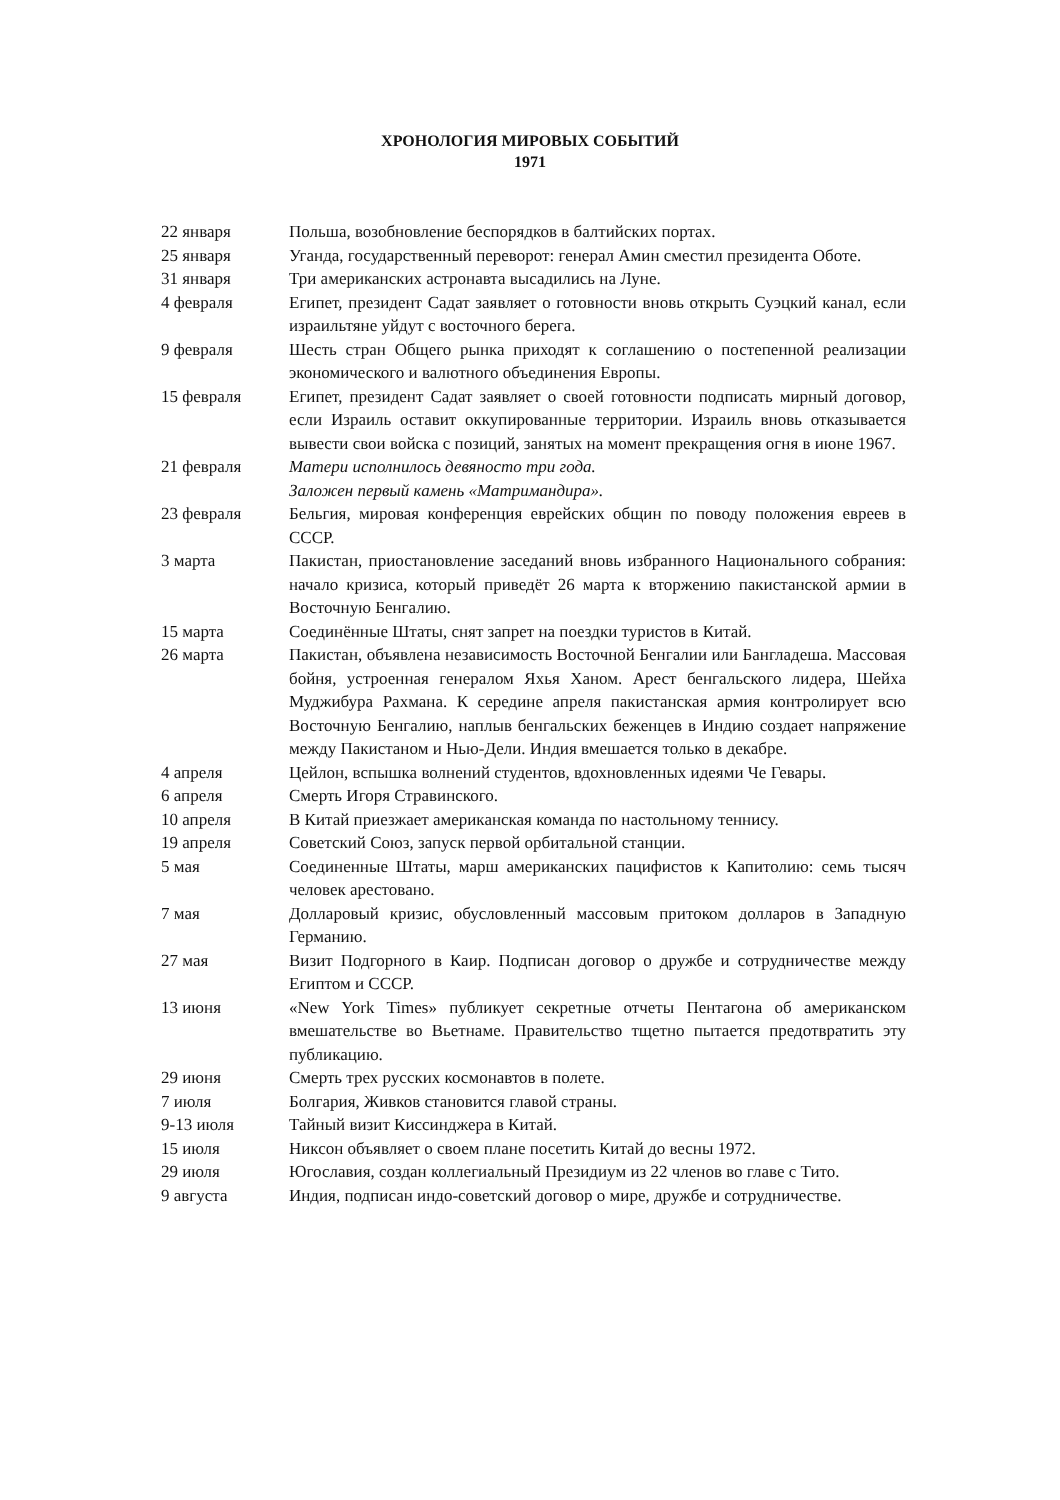ХРОНОЛОГИЯ МИРОВЫХ СОБЫТИЙ
1971
22 января Польша, возобновление беспорядков в балтийских портах.
25 января Уганда, государственный переворот: генерал Амин сместил президента Оботе.
31 января Три американских астронавта высадились на Луне.
4 февраля Египет, президент Садат заявляет о готовности вновь открыть Суэцкий канал, если израильтяне уйдут с восточного берега.
9 февраля Шесть стран Общего рынка приходят к соглашению о постепенной реализации экономического и валютного объединения Европы.
15 февраля Египет, президент Садат заявляет о своей готовности подписать мирный договор, если Израиль оставит оккупированные территории. Израиль вновь отказывается вывести свои войска с позиций, занятых на момент прекращения огня в июне 1967.
21 февраля Матери исполнилось девяносто три года.
Заложен первый камень «Матримандира».
23 февраля Бельгия, мировая конференция еврейских общин по поводу положения евреев в СССР.
3 марта Пакистан, приостановление заседаний вновь избранного Национального собрания: начало кризиса, который приведёт 26 марта к вторжению пакистанской армии в Восточную Бенгалию.
15 марта Соединённые Штаты, снят запрет на поездки туристов в Китай.
26 марта Пакистан, объявлена независимость Восточной Бенгалии или Бангладеша. Массовая бойня, устроенная генералом Яхья Ханом. Арест бенгальского лидера, Шейха Муджибура Рахмана. К середине апреля пакистанская армия контролирует всю Восточную Бенгалию, наплыв бенгальских беженцев в Индию создает напряжение между Пакистаном и Нью-Дели. Индия вмешается только в декабре.
4 апреля Цейлон, вспышка волнений студентов, вдохновленных идеями Че Гевары.
6 апреля Смерть Игоря Стравинского.
10 апреля В Китай приезжает американская команда по настольному теннису.
19 апреля Советский Союз, запуск первой орбитальной станции.
5 мая Соединенные Штаты, марш американских пацифистов к Капитолию: семь тысяч человек арестовано.
7 мая Долларовый кризис, обусловленный массовым притоком долларов в Западную Германию.
27 мая Визит Подгорного в Каир. Подписан договор о дружбе и сотрудничестве между Египтом и СССР.
13 июня «New York Times» публикует секретные отчеты Пентагона об американском вмешательстве во Вьетнаме. Правительство тщетно пытается предотвратить эту публикацию.
29 июня Смерть трех русских космонавтов в полете.
7 июля Болгария, Живков становится главой страны.
9-13 июля Тайный визит Киссинджера в Китай.
15 июля Никсон объявляет о своем плане посетить Китай до весны 1972.
29 июля Югославия, создан коллегиальный Президиум из 22 членов во главе с Тито.
9 августа Индия, подписан индо-советский договор о мире, дружбе и сотрудничестве.